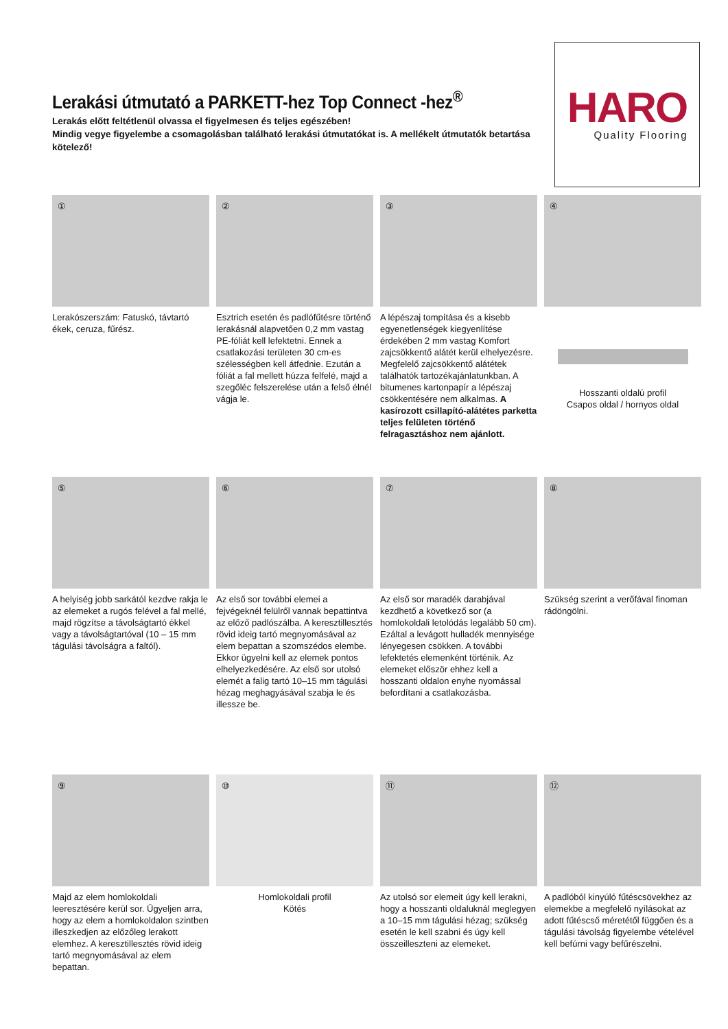Lerakási útmutató a PARKETT-hez Top Connect -hez<sup>®</sup>
Lerakás előtt feltétlenül olvassa el figyelmesen és teljes egészében!
Mindig vegye figyelembe a csomagolásban található lerakási útmutatókat is. A mellékelt útmutatók betartása kötelező!
HARO
Quality Flooring
①
Lerakószerszám: Fatuskó, távtartó ékek, ceruza, fűrész.
②
Esztrich esetén és padlófűtésre történő lerakásnál alapvetően 0,2 mm vastag PE-fóliát kell lefektetni. Ennek a csatlakozási területen 30 cm-es szélességben kell átfednie. Ezután a fóliát a fal mellett húzza felfelé, majd a szegőléc felszerelése után a felső élnél vágja le.
③
A lépészaj tompítása és a kisebb egyenetlenségek kiegyenlítése érdekében 2 mm vastag Komfort zajcsökkentő alátét kerül elhelyezésre. Megfelelő zajcsökkentő alátétek találhatók tartozékajánlatunkban. A bitumenes kartonpapír a lépészaj csökkentésére nem alkalmas. A kasírozott csillapító-alátétes parketta teljes felületen történő felragasztáshoz nem ajánlott.
④
Hosszanti oldalú profil
Csapos oldal / hornyos oldal
⑤
A helyiség jobb sarkától kezdve rakja le az elemeket a rugós felével a fal mellé, majd rögzítse a távolságtartó ékkel vagy a távolságtartóval (10 – 15 mm tágulási távolságra a faltól).
⑥
Az első sor további elemei a fejvégeknél felülről vannak bepattintva az előző padlószálba. A keresztillesztés rövid ideig tartó megnyomásával az elem bepattan a szomszédos elembe. Ekkor ügyelni kell az elemek pontos elhelyezkedésére. Az első sor utolsó elemét a falig tartó 10–15 mm tágulási hézag meghagyásával szabja le és illessze be.
⑦
Az első sor maradék darabjával kezdhető a következő sor (a homlokoldali letolódás legalább 50 cm). Ezáltal a levágott hulladék mennyisége lényegesen csökken. A további lefektetés elemenként történik. Az elemeket először ehhez kell a hosszanti oldalon enyhe nyomással befordítani a csatlakozásba.
⑧
Szükség szerint a verőfával finoman rádöngölni.
⑨
Majd az elem homlokoldali leeresztésére kerül sor. Ügyeljen arra, hogy az elem a homlokoldalon szintben illeszkedjen az előzőleg lerakott elemhez. A keresztillesztés rövid ideig tartó megnyomásával az elem bepattan.
⑩
Homlokoldali profil
Kötés
⑪
Az utolsó sor elemeit úgy kell lerakni, hogy a hosszanti oldaluknál meglegyen a 10–15 mm tágulási hézag; szükség esetén le kell szabni és úgy kell összeilleszteni az elemeket.
⑫
A padlóból kinyúló fűtéscsövekhez az elemekbe a megfelelő nyílásokat az adott fűtéscső méretétől függően és a tágulási távolság figyelembe vételével kell befúrni vagy befűrészelni.